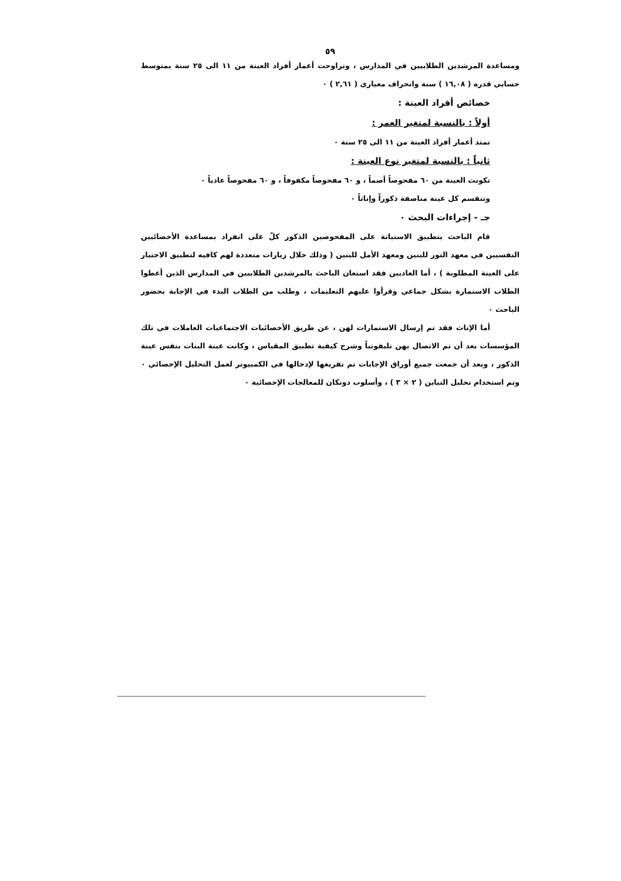٥٩
ومساعدة المرشدين الطلابيين في المدارس ، وتراوحت أعمار أفراد العينة من ١١ الى ٢٥ سنة بمتوسط حسابي قدره ( ١٦,٠٨ ) سنة وانحراف معياري ( ٢,٦١ ) ٠
خصائص أفراد العينة :
أولاً : بالنسبة لمتغير العمر :
تمتد أعمار أفراد العينة من ١١ الى ٢٥ سنة ٠
ثانياً : بالنسبة لمتغير نوع العينة :
تكونت العينة من ٦٠ مفحوصاً أصماً ، و ٦٠ مفحوصاً مكفوفاً ، و ٦٠ مفحوصاً عادياً ٠
وتنقسم كل عينة مناصفة ذكوراً وإناثاً ٠
جـ - إجراءات البحث ٠
قام الباحث بتطبيق الاستبانة على المفحوصين الذكور كلّ على انفراد بمساعدة الأخصائيين النفسيين في معهد النور للبنين ومعهد الأمل للبنين ( وذلك خلال زيارات متعددة لهم كافيه لتطبيق الاختبار على العينة المطلوبة ) ، أما العاديين فقد استعان الباحث بالمرشدين الطلابيين في المدارس الذين أعطوا الطلاب الاستمارة بشكل جماعي وقرأوا عليهم التعليمات ، وطلب من الطلاب البدء في الإجابة بحضور الباحث ٠
أما الإناث فقد تم إرسال الاستمارات لهن ، عن طريق الأخصائيات الاجتماعيات العاملات في تلك المؤسسات بعد أن تم الاتصال بهن تليفونياً وشرح كيفية تطبيق المقياس ، وكانت عينة البنات بنفس عينة الذكور ، وبعد أن جمعت جميع أوراق الإجابات تم تفريغها لإدخالها في الكمبيوتر لعمل التحليل الإحصائي ٠ وتم استخدام تحليل التباين ( ٢ × ٣ ) ، وأسلوب دونكان للمعالجات الإحصائية ٠